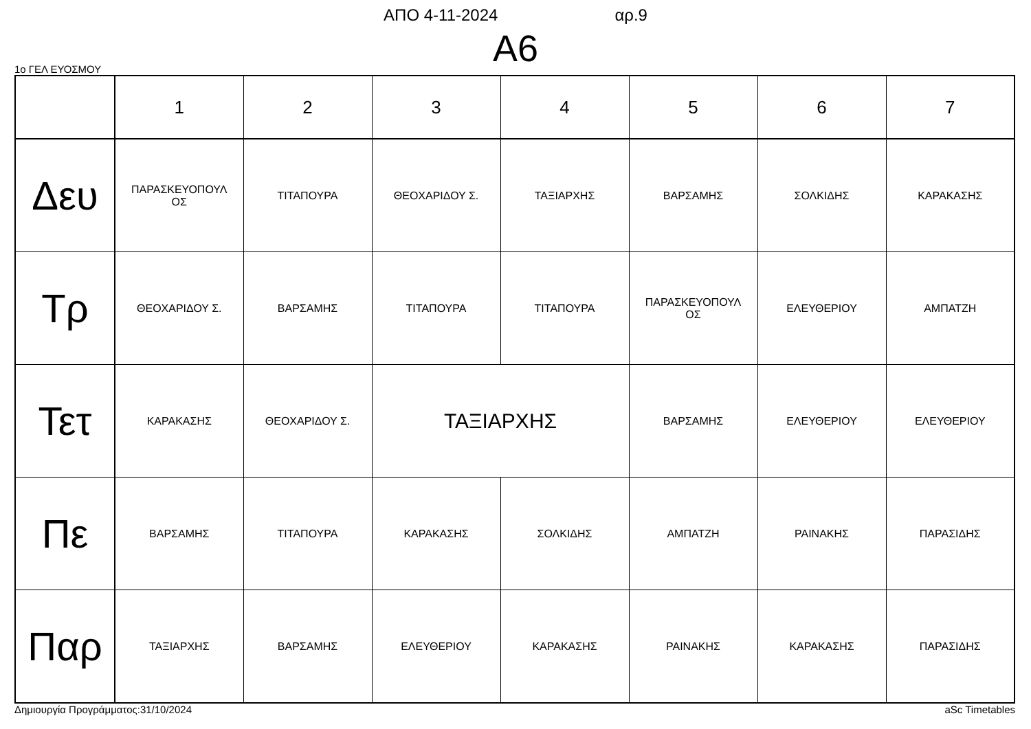ΑΠΟ 4-11-2024 αρ.9
A6
1ο ΓΕΛ ΕΥΟΣΜΟΥ
| | 1 | 2 | 3 | 4 | 5 | 6 | 7 |
| --- | --- | --- | --- | --- | --- | --- | --- |
| Δευ | ΠΑΡΑΣΚΕΥΟΠΟΥΛ ΟΣ | ΤΙΤΑΠΟΥΡΑ | ΘΕΟΧΑΡΙΔΟΥ Σ. | ΤΑΞΙΑΡΧΗΣ | ΒΑΡΣΑΜΗΣ | ΣΟΛΚΙΔΗΣ | ΚΑΡΑΚΑΣΗΣ |
| Τρ | ΘΕΟΧΑΡΙΔΟΥ Σ. | ΒΑΡΣΑΜΗΣ | ΤΙΤΑΠΟΥΡΑ | ΤΙΤΑΠΟΥΡΑ | ΠΑΡΑΣΚΕΥΟΠΟΥΛ ΟΣ | ΕΛΕΥΘΕΡΙΟΥ | ΑΜΠΑΤΖΗ |
| Τετ | ΚΑΡΑΚΑΣΗΣ | ΘΕΟΧΑΡΙΔΟΥ Σ. | ΤΑΞΙΑΡΧΗΣ | | ΒΑΡΣΑΜΗΣ | ΕΛΕΥΘΕΡΙΟΥ | ΕΛΕΥΘΕΡΙΟΥ |
| Πε | ΒΑΡΣΑΜΗΣ | ΤΙΤΑΠΟΥΡΑ | ΚΑΡΑΚΑΣΗΣ | ΣΟΛΚΙΔΗΣ | ΑΜΠΑΤΖΗ | ΡΑΙΝΑΚΗΣ | ΠΑΡΑΣΙΔΗΣ |
| Παρ | ΤΑΞΙΑΡΧΗΣ | ΒΑΡΣΑΜΗΣ | ΕΛΕΥΘΕΡΙΟΥ | ΚΑΡΑΚΑΣΗΣ | ΡΑΙΝΑΚΗΣ | ΚΑΡΑΚΑΣΗΣ | ΠΑΡΑΣΙΔΗΣ |
Δημιουργία Προγράμματος:31/10/2024 aSc Timetables